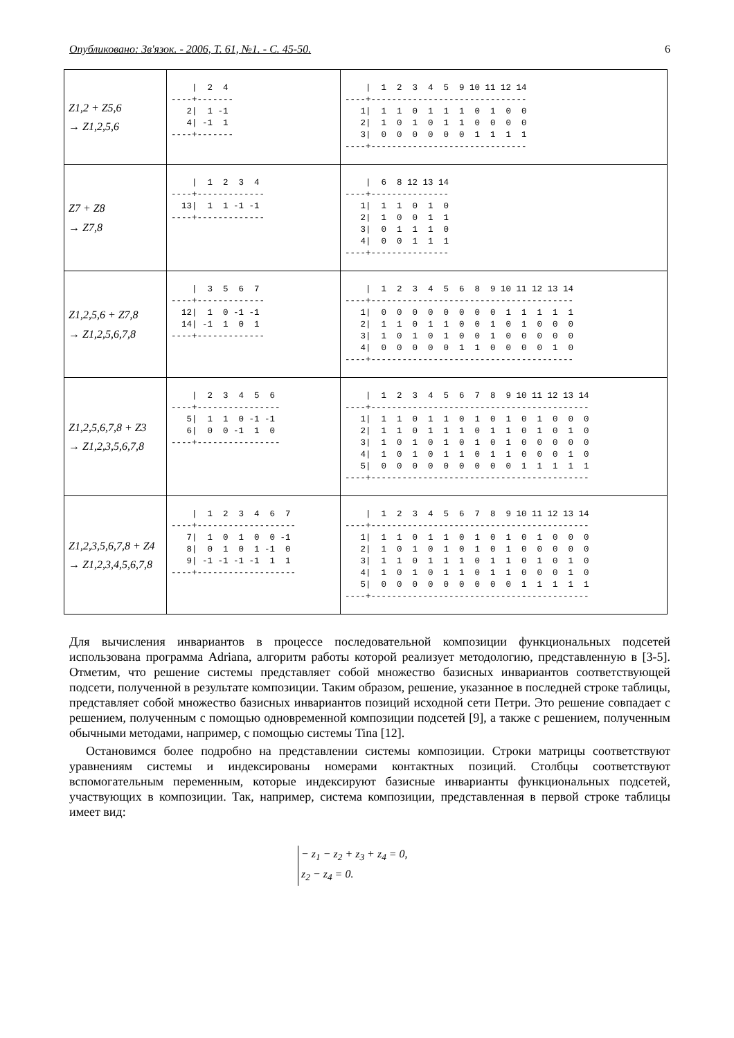Опубликовано: Зв'язок. - 2006, Т. 61, №1. - С. 45-50. 6
| Z1,2 + Z5,6 → Z1,2,5,6 | / 2 4 ----+------- 2/ 1 -1 4/ -1 1 ----+------- | / 1 2 3 4 5 9 10 11 12 14 ----+------------------------------ 1/ 1 1 0 1 1 1 0 1 0 0 2/ 1 0 1 0 1 1 0 0 0 0 3/ 0 0 0 0 0 0 1 1 1 1 ----+------------------------------ |
| Z7 + Z8 → Z7,8 | / 1 2 3 4 ----+------------- 13/ 1 1 -1 -1 ----+------------- | / 6 8 12 13 14 ----+--------------- 1/ 1 1 0 1 0 2/ 1 0 0 1 1 3/ 0 1 1 1 0 4/ 0 0 1 1 1 ----+--------------- |
| Z1,2,5,6 + Z7,8 → Z1,2,5,6,7,8 | / 3 5 6 7 ----+------------- 12/ 1 0 -1 -1 14/ -1 1 0 1 ----+------------- | / 1 2 3 4 5 6 8 9 10 11 12 13 14 ----+--------------------------------------- 1/ 0 0 0 0 0 0 0 0 1 1 1 1 1 2/ 1 1 0 1 1 0 0 1 0 1 0 0 0 3/ 1 0 1 0 1 0 0 1 0 0 0 0 0 4/ 0 0 0 0 0 1 1 0 0 0 0 1 0 ----+--------------------------------------- |
| Z1,2,5,6,7,8 + Z3 → Z1,2,3,5,6,7,8 | / 2 3 4 5 6 ----+---------------- 5/ 1 1 0 -1 -1 6/ 0 0 -1 1 0 ----+---------------- | / 1 2 3 4 5 6 7 8 9 10 11 12 13 14 ----+------------------------------------------ 1/ 1 1 0 1 1 0 1 0 1 0 1 0 0 0 2/ 1 1 0 1 1 1 0 1 1 0 1 0 1 0 3/ 1 0 1 0 1 0 1 0 1 0 0 0 0 0 4/ 1 0 1 0 1 1 0 1 1 0 0 0 1 0 5/ 0 0 0 0 0 0 0 0 0 1 1 1 1 1 ----+------------------------------------------ |
| Z1,2,3,5,6,7,8 + Z4 → Z1,2,3,4,5,6,7,8 | / 1 2 3 4 6 7 ----+------------------- 7/ 1 0 1 0 0 -1 8/ 0 1 0 1 -1 0 9/ -1 -1 -1 -1 1 1 ----+------------------- | / 1 2 3 4 5 6 7 8 9 10 11 12 13 14 ----+------------------------------------------ 1/ 1 1 0 1 1 0 1 0 1 0 1 0 0 0 2/ 1 0 1 0 1 0 1 0 1 0 0 0 0 0 3/ 1 1 0 1 1 1 0 1 1 0 1 0 1 0 4/ 1 0 1 0 1 1 0 1 1 0 0 0 1 0 5/ 0 0 0 0 0 0 0 0 0 1 1 1 1 1 ----+------------------------------------------ |
Для вычисления инвариантов в процессе последовательной композиции функциональных подсетей использована программа Adriana, алгоритм работы которой реализует методологию, представленную в [3-5]. Отметим, что решение системы представляет собой множество базисных инвариантов соответствующей подсети, полученной в результате композиции. Таким образом, решение, указанное в последней строке таблицы, представляет собой множество базисных инвариантов позиций исходной сети Петри. Это решение совпадает с решением, полученным с помощью одновременной композиции подсетей [9], а также с решением, полученным обычными методами, например, с помощью системы Tina [12].
Остановимся более подробно на представлении системы композиции. Строки матрицы соответствуют уравнениям системы и индексированы номерами контактных позиций. Столбцы соответствуют вспомогательным переменным, которые индексируют базисные инварианты функциональных подсетей, участвующих в композиции. Так, например, система композиции, представленная в первой строке таблицы имеет вид:
− z<sub>1</sub> − z<sub>2</sub> + z<sub>3</sub> + z<sub>4</sub> = 0,
z<sub>2</sub> − z<sub>4</sub> = 0.